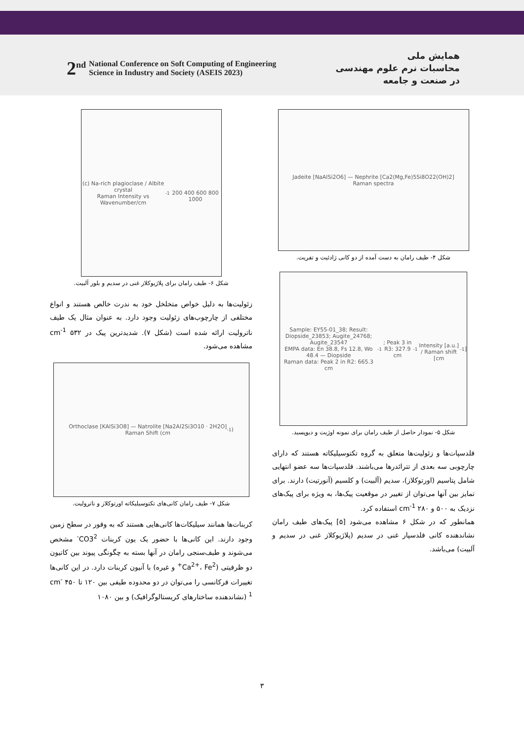2<sup>nd</sup>
National Conference on Soft Computing of Engineering
Science in Industry and Society (ASEIS 2023)
همایش ملی
محاسبات نرم علوم مهندسی
در صنعت و جامعه
Jadeite [NaAlSi2O6] — Nephrite [Ca2(Mg,Fe)5Si8O22(OH)2]
Raman spectra
شکل ۴- طیف رامان به دست آمده از دو کانی ژادئیت و تفریت.
Sample: EY55-01_38; Result: Diopside_23853; Augite_24768; Augite_23547
EMPA data: En 38.8, Fs 12.8, Wo 48.4 — Diopside
Raman data: Peak 2 in R2: 665.3 cm<sup>-1</sup>; Peak 3 in R3: 327.9 cm<sup>-1</sup>
Intensity [a.u.] / Raman shift [cm<sup>-1</sup>]
شکل ۵- نمودار حاصل از طیف رامان برای نمونه اوژیت و دیوپسید.
فلدسپات‌ها و زئولیت‌ها متعلق به گروه تکتوسیلیکاته هستند که دارای چارچوبی سه بعدی از تترائدرها می‌باشند. فلدسپات‌ها سه عضو انتهایی شامل پتاسیم (اورتوکلاز)، سدیم (آلبیت) و کلسیم (آنورتیت) دارند. برای تمایز بین آنها می‌توان از تغییر در موقعیت پیک‌ها، به ویژه برای پیک‌های نزدیک به ۵۰۰ و ۲۸۰ cm<sup>-1</sup> استفاده کرد.
همانطور که در شکل ۶ مشاهده می‌شود [۵] پیک‌های طیف رامان نشاندهنده کانی فلدسپار غنی در سدیم (پلاژیوکلاز غنی در سدیم و آلبیت) می‌باشد.
(c) Na-rich plagioclase / Albite crystal
Raman Intensity vs Wavenumber/cm<sup>-1</sup>
200 400 600 800 1000
شکل ۶- طیف رامان برای پلاژیوکلاز غنی در سدیم و بلور آلبیت.
زئولیت‌ها به دلیل خواص متخلخل خود به ندرت خالص هستند و انواع مختلفی از چارچوب‌های زئولیت وجود دارد. به عنوان مثال یک طیف ناترولیت ارائه شده است (شکل ۷). شدیدترین پیک در ۵۳۲ cm<sup>-1</sup> مشاهده می‌شود.
Orthoclase [KAlSi3O8] — Natrolite [Na2Al2Si3O10 · 2H2O]
Raman Shift (cm<sup>-1</sup>)
شکل ۷- طیف رامان کانی‌های تکتوسیلیکاته اورتوکلاز و ناترولیت.
کربنات‌ها همانند سیلیکات‌ها کانی‌هایی هستند که به وفور در سطح زمین وجود دارند. این کانی‌ها با حضور یک یون کربنات CO3<sup>2-</sup> مشخص می‌شوند و طیف‌سنجی رامان در آنها بسته به چگونگی پیوند بین کاتیون دو ظرفیتی (Ca<sup>2+</sup>، Fe<sup>2+</sup> و غیره) با آنیون کربنات دارد. در این کانی‌ها تغییرات فرکانسی را می‌توان در دو محدوده طیفی بین ۱۲۰ تا ۴۵۰ cm<sup>-1</sup> (نشاندهنده ساختارهای کریستالوگرافیک) و بین ۱۰۸۰
۳